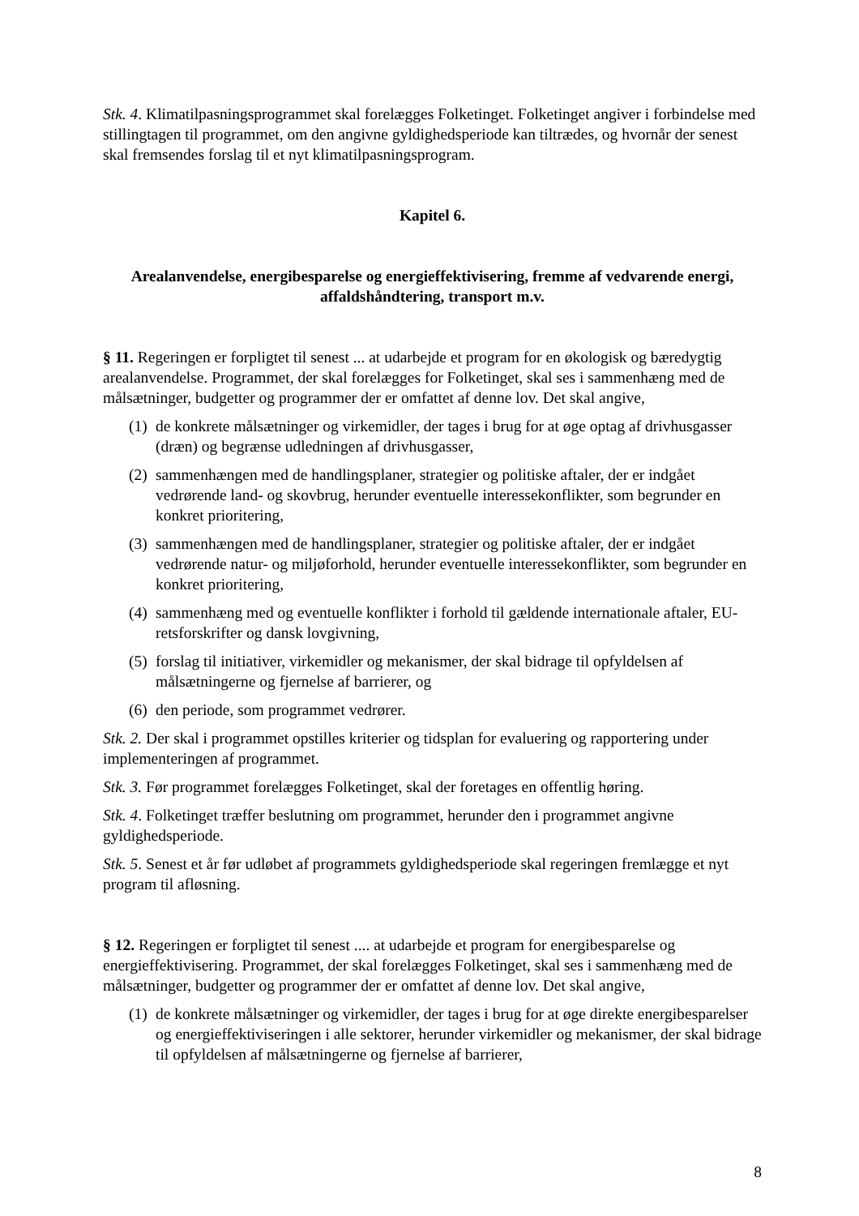Stk. 4. Klimatilpasningsprogrammet skal forelægges Folketinget. Folketinget angiver i forbindelse med stillingtagen til programmet, om den angivne gyldighedsperiode kan tiltrædes, og hvornår der senest skal fremsendes forslag til et nyt klimatilpasningsprogram.
Kapitel 6.
Arealanvendelse, energibesparelse og energieffektivisering, fremme af vedvarende energi, affaldshåndtering, transport m.v.
§ 11. Regeringen er forpligtet til senest ... at udarbejde et program for en økologisk og bæredygtig arealanvendelse. Programmet, der skal forelægges for Folketinget, skal ses i sammenhæng med de målsætninger, budgetter og programmer der er omfattet af denne lov. Det skal angive,
(1) de konkrete målsætninger og virkemidler, der tages i brug for at øge optag af drivhusgasser (dræn) og begrænse udledningen af drivhusgasser,
(2) sammenhængen med de handlingsplaner, strategier og politiske aftaler, der er indgået vedrørende land- og skovbrug, herunder eventuelle interessekonflikter, som begrunder en konkret prioritering,
(3) sammenhængen med de handlingsplaner, strategier og politiske aftaler, der er indgået vedrørende natur- og miljøforhold, herunder eventuelle interessekonflikter, som begrunder en konkret prioritering,
(4) sammenhæng med og eventuelle konflikter i forhold til gældende internationale aftaler, EU-retsforskrifter og dansk lovgivning,
(5) forslag til initiativer, virkemidler og mekanismer, der skal bidrage til opfyldelsen af målsætningerne og fjernelse af barrierer, og
(6) den periode, som programmet vedrører.
Stk. 2. Der skal i programmet opstilles kriterier og tidsplan for evaluering og rapportering under implementeringen af programmet.
Stk. 3. Før programmet forelægges Folketinget, skal der foretages en offentlig høring.
Stk. 4. Folketinget træffer beslutning om programmet, herunder den i programmet angivne gyldighedsperiode.
Stk. 5. Senest et år før udløbet af programmets gyldighedsperiode skal regeringen fremlægge et nyt program til afløsning.
§ 12. Regeringen er forpligtet til senest .... at udarbejde et program for energibesparelse og energieffektivisering. Programmet, der skal forelægges Folketinget, skal ses i sammenhæng med de målsætninger, budgetter og programmer der er omfattet af denne lov. Det skal angive,
(1) de konkrete målsætninger og virkemidler, der tages i brug for at øge direkte energibesparelser og energieffektiviseringen i alle sektorer, herunder virkemidler og mekanismer, der skal bidrage til opfyldelsen af målsætningerne og fjernelse af barrierer,
8